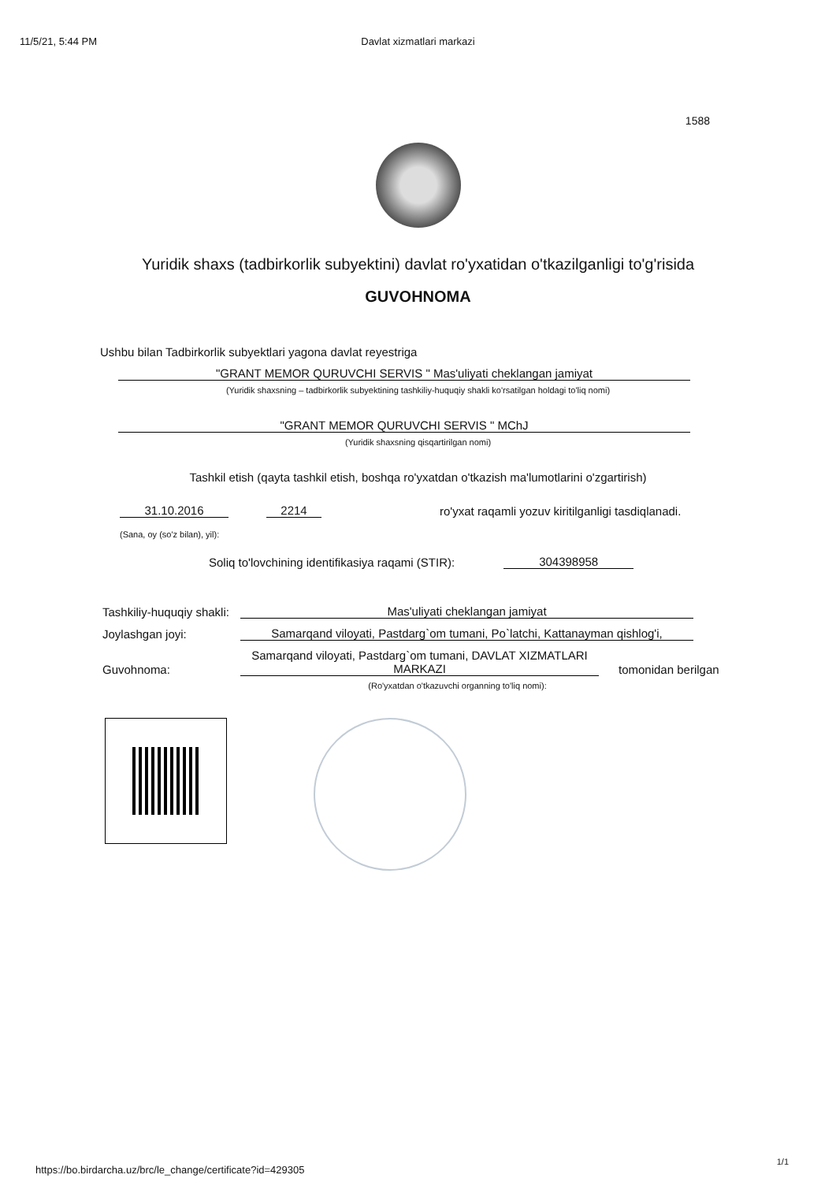11/5/21, 5:44 PM Davlat xizmatlari markazi
1588
Yuridik shaxs (tadbirkorlik subyektini) davlat ro'yxatidan o'tkazilganligi to'g'risida
GUVOHNOMA
Ushbu bilan Tadbirkorlik subyektlari yagona davlat reyestriga
"GRANT MEMOR QURUVCHI SERVIS " Mas'uliyati cheklangan jamiyat
(Yuridik shaxsning – tadbirkorlik subyektining tashkiliy-huquqiy shakli ko'rsatilgan holdagi to'liq nomi)
"GRANT MEMOR QURUVCHI SERVIS " MChJ
(Yuridik shaxsning qisqartirilgan nomi)
Tashkil etish (qayta tashkil etish, boshqa ro'yxatdan o'tkazish ma'lumotlarini o'zgartirish)
31.10.2016
2214
ro'yxat raqamli yozuv kiritilganligi tasdiqlanadi.
(Sana, oy (so'z bilan), yil):
Soliq to'lovchining identifikasiya raqami (STIR):
304398958
Tashkiliy-huquqiy shakli:
Mas'uliyati cheklangan jamiyat
Joylashgan joyi:
Samarqand viloyati, Pastdarg`om tumani, Po`latchi, Kattanayman qishlog'i,
Guvohnoma:
Samarqand viloyati, Pastdarg`om tumani, DAVLAT XIZMATLARI MARKAZI
tomonidan berilgan
(Ro'yxatdan o'tkazuvchi organning to'liq nomi):
https://bo.birdarcha.uz/brc/le_change/certificate?id=429305
1/1